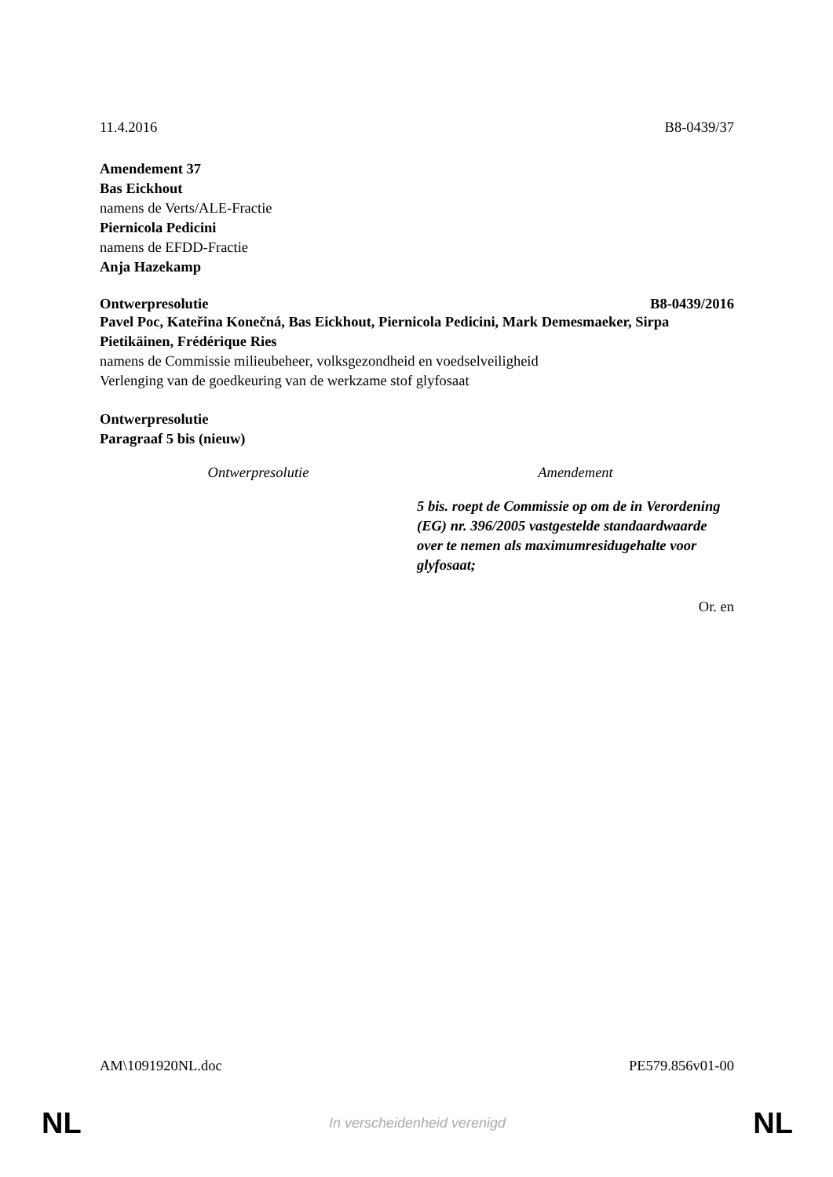11.4.2016 B8-0439/37
Amendement 37
Bas Eickhout
namens de Verts/ALE-Fractie
Piernicola Pedicini
namens de EFDD-Fractie
Anja Hazekamp
Ontwerpresolutie B8-0439/2016
Pavel Poc, Kateřina Konečná, Bas Eickhout, Piernicola Pedicini, Mark Demesmaeker, Sirpa Pietikäinen, Frédérique Ries
namens de Commissie milieubeheer, volksgezondheid en voedselveiligheid
Verlenging van de goedkeuring van de werkzame stof glyfosaat
Ontwerpresolutie
Paragraaf 5 bis (nieuw)
| Ontwerpresolutie | Amendement |
| --- | --- |
| | 5 bis. roept de Commissie op om de in Verordening (EG) nr. 396/2005 vastgestelde standaardwaarde over te nemen als maximumresidugehalte voor glyfosaat; |
Or. en
AM\1091920NL.doc PE579.856v01-00
NL In verscheidenheid verenigd NL